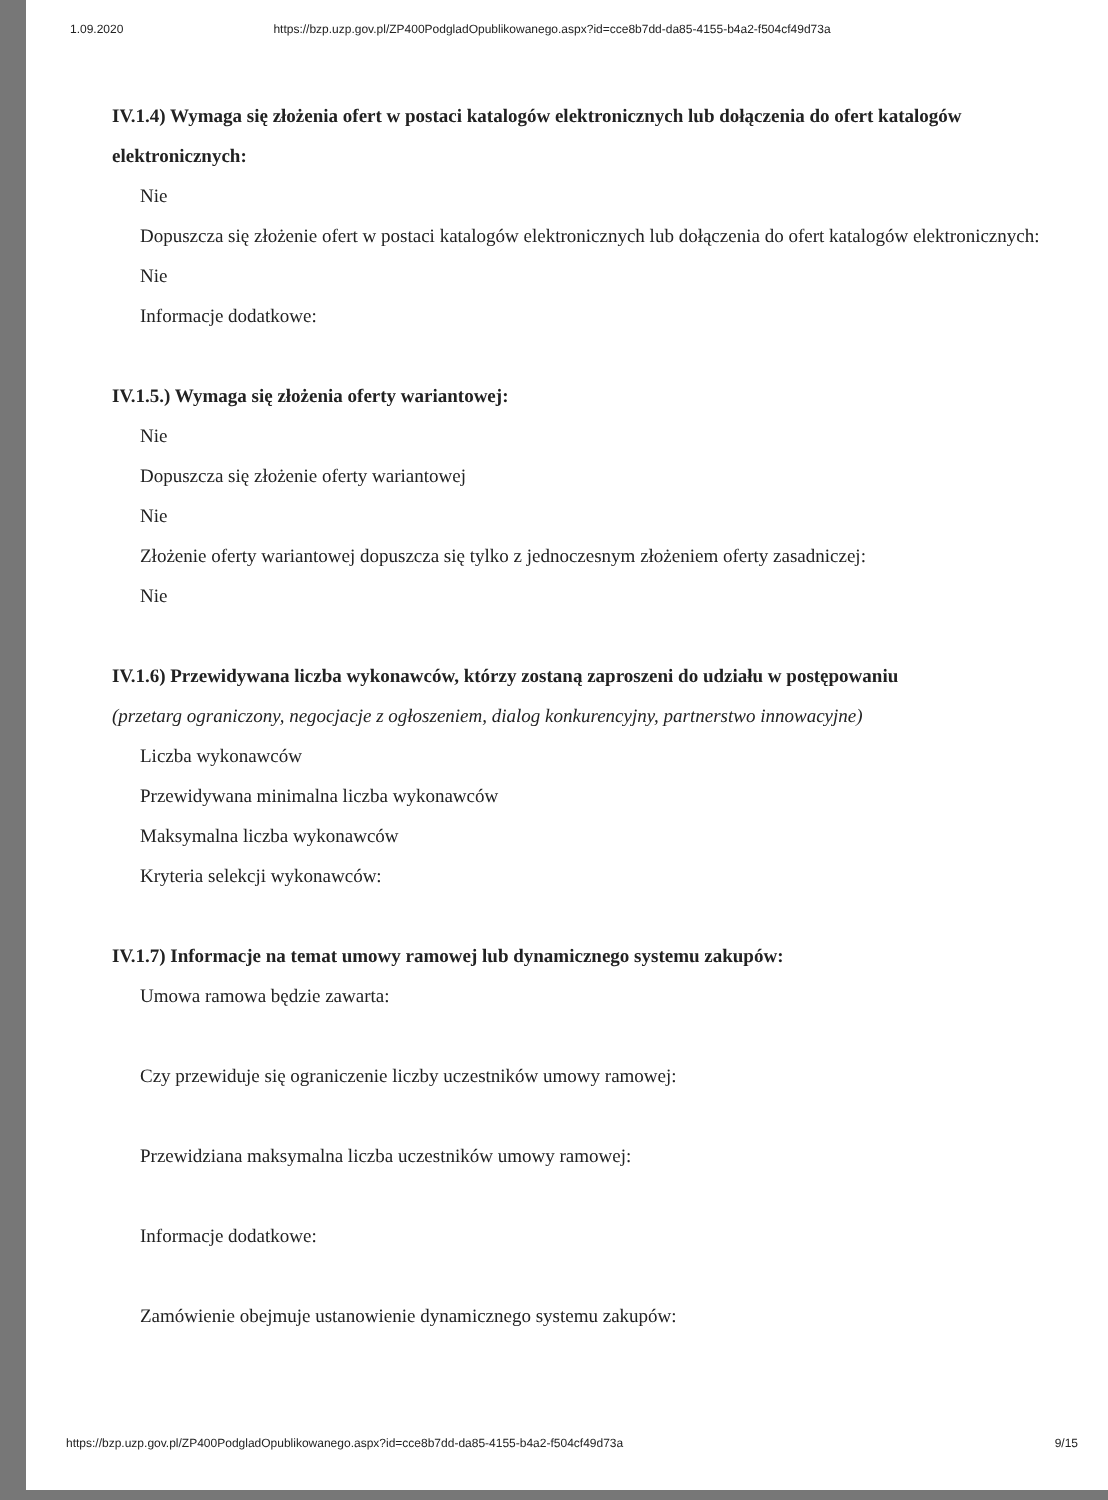1.09.2020 https://bzp.uzp.gov.pl/ZP400PodgladOpublikowanego.aspx?id=cce8b7dd-da85-4155-b4a2-f504cf49d73a
IV.1.4) Wymaga się złożenia ofert w postaci katalogów elektronicznych lub dołączenia do ofert katalogów elektronicznych:
Nie
Dopuszcza się złożenie ofert w postaci katalogów elektronicznych lub dołączenia do ofert katalogów elektronicznych:
Nie
Informacje dodatkowe:
IV.1.5.) Wymaga się złożenia oferty wariantowej:
Nie
Dopuszcza się złożenie oferty wariantowej
Nie
Złożenie oferty wariantowej dopuszcza się tylko z jednoczesnym złożeniem oferty zasadniczej:
Nie
IV.1.6) Przewidywana liczba wykonawców, którzy zostaną zaproszeni do udziału w postępowaniu
(przetarg ograniczony, negocjacje z ogłoszeniem, dialog konkurencyjny, partnerstwo innowacyjne)
Liczba wykonawców
Przewidywana minimalna liczba wykonawców
Maksymalna liczba wykonawców
Kryteria selekcji wykonawców:
IV.1.7) Informacje na temat umowy ramowej lub dynamicznego systemu zakupów:
Umowa ramowa będzie zawarta:
Czy przewiduje się ograniczenie liczby uczestników umowy ramowej:
Przewidziana maksymalna liczba uczestników umowy ramowej:
Informacje dodatkowe:
Zamówienie obejmuje ustanowienie dynamicznego systemu zakupów:
https://bzp.uzp.gov.pl/ZP400PodgladOpublikowanego.aspx?id=cce8b7dd-da85-4155-b4a2-f504cf49d73a 9/15